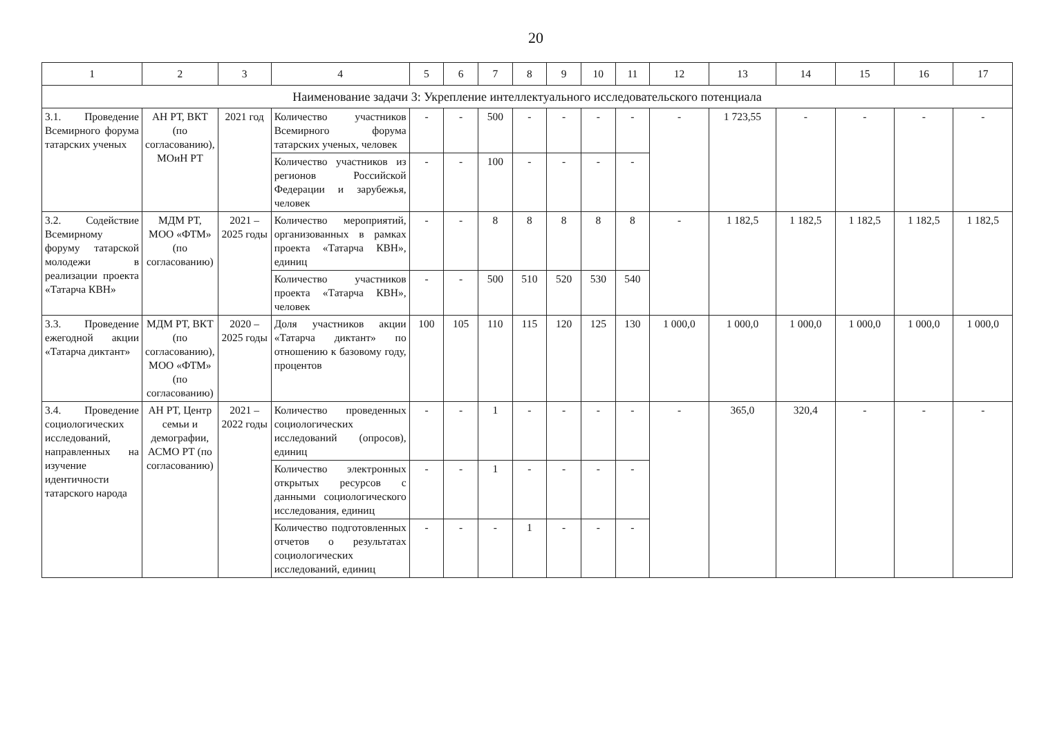20
| 1 | 2 | 3 | 4 | 5 | 6 | 7 | 8 | 9 | 10 | 11 | 12 | 13 | 14 | 15 | 16 | 17 |
| --- | --- | --- | --- | --- | --- | --- | --- | --- | --- | --- | --- | --- | --- | --- | --- | --- |
| Наименование задачи 3: Укрепление интеллектуального исследовательского потенциала | | | | | | | | | | | | | | | | |
| 3.1. Проведение Всемирного форума татарских ученых | АН РТ, ВКТ (по согласованию), МОиН РТ | 2021 год | Количество участников Всемирного форума татарских ученых, человек | - | - | 500 | - | - | - | - | - | 1 723,55 | - | - | - | - |
| | | | Количество участников из регионов Российской Федерации и зарубежья, человек | - | - | 100 | - | - | - | - | | | | | | |
| 3.2. Содействие Всемирному форуму татарской молодежи в реализации проекта «Татарча КВН» | МДМ РТ, МОО «ФТМ» (по согласованию) | 2021 – 2025 годы | Количество мероприятий, организованных в рамках проекта «Татарча КВН», единиц | - | - | 8 | 8 | 8 | 8 | 8 | - | 1 182,5 | 1 182,5 | 1 182,5 | 1 182,5 | 1 182,5 |
| | | | Количество участников проекта «Татарча КВН», человек | - | - | 500 | 510 | 520 | 530 | 540 | | | | | | |
| 3.3. Проведение ежегодной акции «Татарча диктант» | МДМ РТ, ВКТ (по согласованию), МОО «ФТМ» (по согласованию) | 2020 – 2025 годы | Доля участников акции «Татарча диктант» по отношению к базовому году, процентов | 100 | 105 | 110 | 115 | 120 | 125 | 130 | 1 000,0 | 1 000,0 | 1 000,0 | 1 000,0 | 1 000,0 | 1 000,0 |
| 3.4. Проведение социологических исследований, направленных на изучение идентичности татарского народа | АН РТ, Центр семьи и демографии, АСМО РТ (по согласованию) | 2021 – 2022 годы | Количество проведенных социологических исследований (опросов), единиц | - | - | 1 | - | - | - | - | - | 365,0 | 320,4 | - | - | - |
| | | | Количество электронных открытых ресурсов с данными социологического исследования, единиц | - | - | 1 | - | - | - | - | | | | | | |
| | | | Количество подготовленных отчетов о результатах социологических исследований, единиц | - | - | - | 1 | - | - | - | | | | | | |